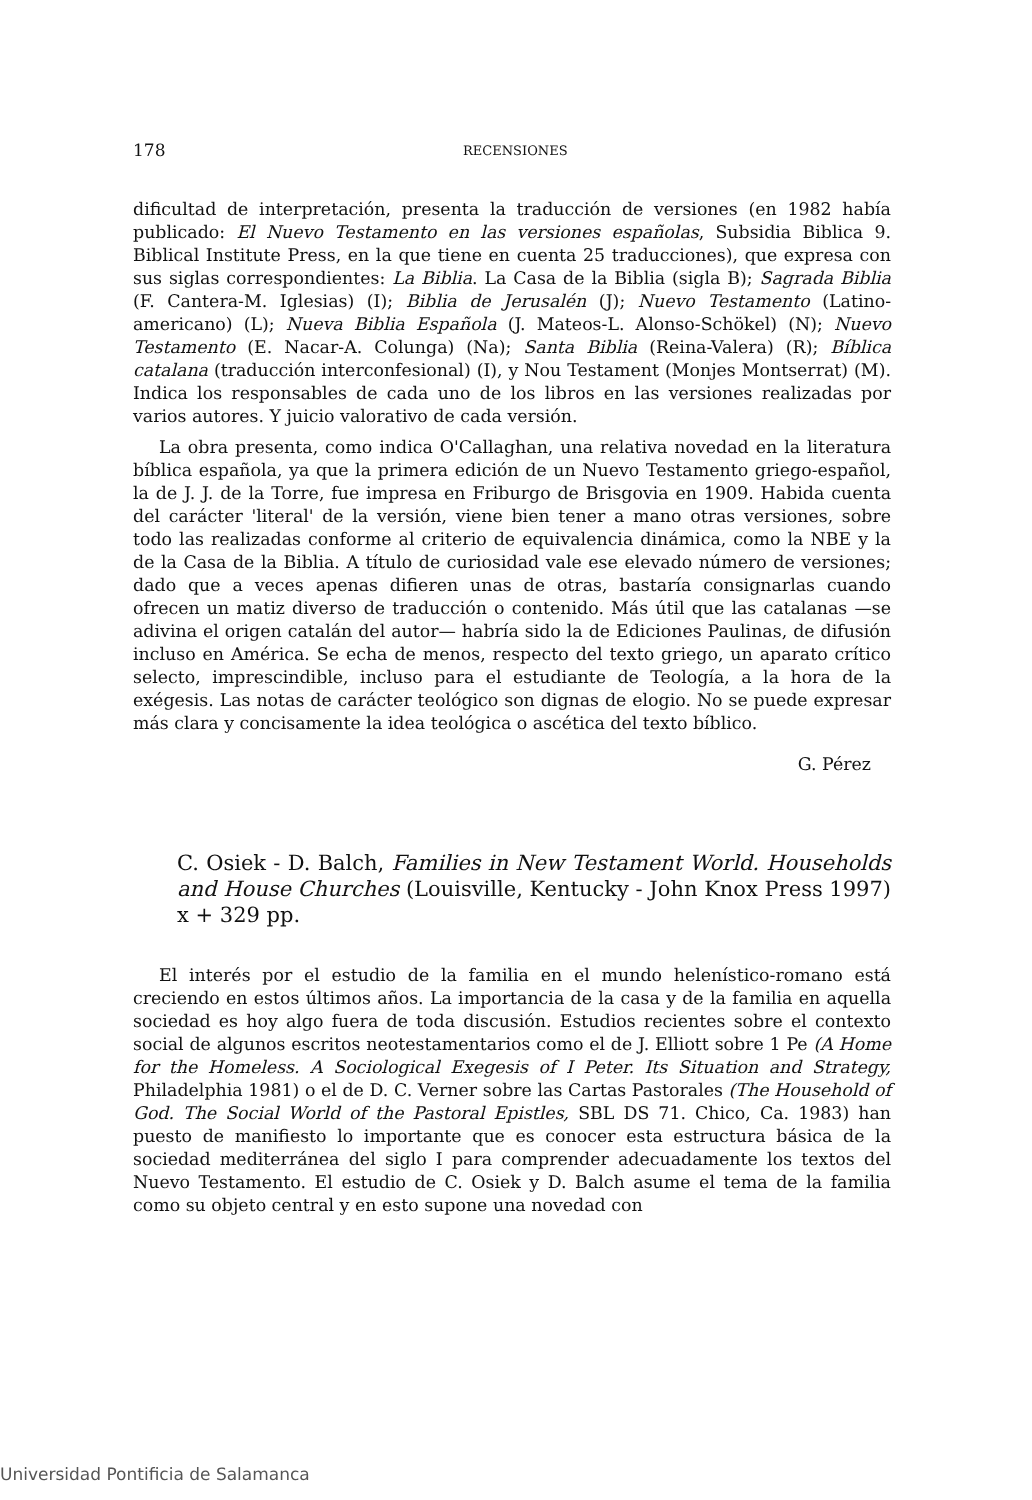178 RECENSIONES
dificultad de interpretación, presenta la traducción de versiones (en 1982 había publicado: El Nuevo Testamento en las versiones españolas, Subsidia Biblica 9. Biblical Institute Press, en la que tiene en cuenta 25 traducciones), que expresa con sus siglas correspondientes: La Biblia. La Casa de la Biblia (sigla B); Sagrada Biblia (F. Cantera-M. Iglesias) (I); Biblia de Jerusalén (J); Nuevo Testamento (Latino-americano) (L); Nueva Biblia Española (J. Mateos-L. Alonso-Schökel) (N); Nuevo Testamento (E. Nacar-A. Colunga) (Na); Santa Biblia (Reina-Valera) (R); Bíblica catalana (traducción interconfesional) (I), y Nou Testament (Monjes Montserrat) (M). Indica los responsables de cada uno de los libros en las versiones realizadas por varios autores. Y juicio valorativo de cada versión.
La obra presenta, como indica O'Callaghan, una relativa novedad en la literatura bíblica española, ya que la primera edición de un Nuevo Testamento griego-español, la de J. J. de la Torre, fue impresa en Friburgo de Brisgovia en 1909. Habida cuenta del carácter 'literal' de la versión, viene bien tener a mano otras versiones, sobre todo las realizadas conforme al criterio de equivalencia dinámica, como la NBE y la de la Casa de la Biblia. A título de curiosidad vale ese elevado número de versiones; dado que a veces apenas difieren unas de otras, bastaría consignarlas cuando ofrecen un matiz diverso de traducción o contenido. Más útil que las catalanas —se adivina el origen catalán del autor— habría sido la de Ediciones Paulinas, de difusión incluso en América. Se echa de menos, respecto del texto griego, un aparato crítico selecto, imprescindible, incluso para el estudiante de Teología, a la hora de la exégesis. Las notas de carácter teológico son dignas de elogio. No se puede expresar más clara y concisamente la idea teológica o ascética del texto bíblico.
G. Pérez
C. Osiek - D. Balch, Families in New Testament World. Households and House Churches (Louisville, Kentucky - John Knox Press 1997) x + 329 pp.
El interés por el estudio de la familia en el mundo helenístico-romano está creciendo en estos últimos años. La importancia de la casa y de la familia en aquella sociedad es hoy algo fuera de toda discusión. Estudios recientes sobre el contexto social de algunos escritos neotestamentarios como el de J. Elliott sobre 1 Pe (A Home for the Homeless. A Sociological Exegesis of I Peter. Its Situation and Strategy, Philadelphia 1981) o el de D. C. Verner sobre las Cartas Pastorales (The Household of God. The Social World of the Pastoral Epistles, SBL DS 71. Chico, Ca. 1983) han puesto de manifiesto lo importante que es conocer esta estructura básica de la sociedad mediterránea del siglo I para comprender adecuadamente los textos del Nuevo Testamento. El estudio de C. Osiek y D. Balch asume el tema de la familia como su objeto central y en esto supone una novedad con
Universidad Pontificia de Salamanca